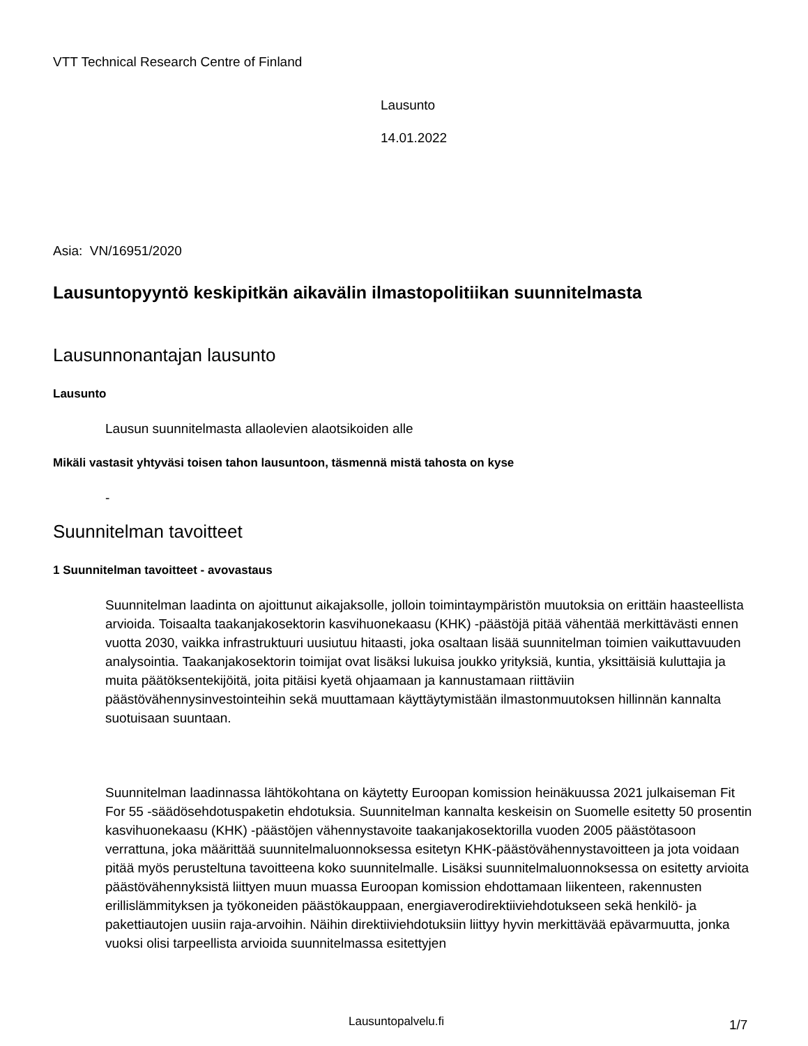VTT Technical Research Centre of Finland
Lausunto
14.01.2022
Asia: VN/16951/2020
Lausuntopyyntö keskipitkän aikavälin ilmastopolitiikan suunnitelmasta
Lausunnonantajan lausunto
Lausunto
Lausun suunnitelmasta allaolevien alaotsikoiden alle
Mikäli vastasit yhtyväsi toisen tahon lausuntoon, täsmennä mistä tahosta on kyse
-
Suunnitelman tavoitteet
1 Suunnitelman tavoitteet - avovastaus
Suunnitelman laadinta on ajoittunut aikajaksolle, jolloin toimintaympäristön muutoksia on erittäin haasteellista arvioida. Toisaalta taakanjakosektorin kasvihuonekaasu (KHK) -päästöjä pitää vähentää merkittävästi ennen vuotta 2030, vaikka infrastruktuuri uusiutuu hitaasti, joka osaltaan lisää suunnitelman toimien vaikuttavuuden analysointia. Taakanjakosektorin toimijat ovat lisäksi lukuisa joukko yrityksiä, kuntia, yksittäisiä kuluttajia ja muita päätöksentekijöitä, joita pitäisi kyetä ohjaamaan ja kannustamaan riittäviin päästövähennysinvestointeihin sekä muuttamaan käyttäytymistään ilmastonmuutoksen hillinnän kannalta suotuisaan suuntaan.
Suunnitelman laadinnassa lähtökohtana on käytetty Euroopan komission heinäkuussa 2021 julkaiseman Fit For 55 -säädösehdotuspaketin ehdotuksia. Suunnitelman kannalta keskeisin on Suomelle esitetty 50 prosentin kasvihuonekaasu (KHK) -päästöjen vähennystavoite taakanjakosektorilla vuoden 2005 päästötasoon verrattuna, joka määrittää suunnitelmaluonnoksessa esitetyn KHK-päästövähennystavoitteen ja jota voidaan pitää myös perusteltuna tavoitteena koko suunnitelmalle. Lisäksi suunnitelmaluonnoksessa on esitetty arvioita päästövähennyksistä liittyen muun muassa Euroopan komission ehdottamaan liikenteen, rakennusten erillislämmityksen ja työkoneiden päästökauppaan, energiaverodirektiiviehdotukseen sekä henkilö- ja pakettiautojen uusiin raja-arvoihin. Näihin direktiiviehdotuksiin liittyy hyvin merkittävää epävarmuutta, jonka vuoksi olisi tarpeellista arvioida suunnitelmassa esitettyjen
Lausuntopalvelu.fi 1/7